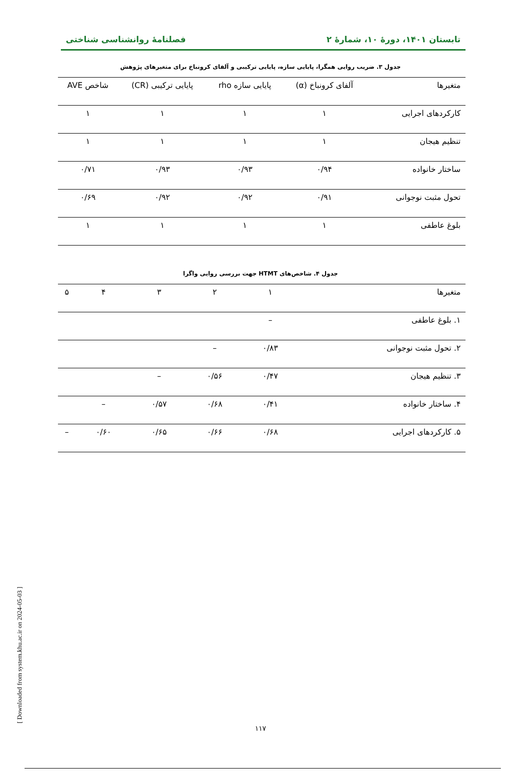تابستان ۱۴۰۱، دورهٔ ۱۰، شمارهٔ ۲ فصلنامهٔ روانشناسی شناختی
جدول ۳. ضریب روایی همگرا، پایایی سازه، پایایی ترکیبی و آلفای کرونباخ برای متغیرهای پژوهش
| متغیرها | آلفای کرونباخ (α) | پایایی سازه rho | پایایی ترکیبی (CR) | شاخص AVE |
| --- | --- | --- | --- | --- |
| کارکردهای اجرایی | ۱ | ۱ | ۱ | ۱ |
| تنظیم هیجان | ۱ | ۱ | ۱ | ۱ |
| ساختار خانواده | ۰/۹۴ | ۰/۹۳ | ۰/۹۳ | ۰/۷۱ |
| تحول مثبت نوجوانی | ۰/۹۱ | ۰/۹۲ | ۰/۹۲ | ۰/۶۹ |
| بلوغ عاطفی | ۱ | ۱ | ۱ | ۱ |
جدول ۴. شاخص‌های HTMT جهت بررسی روایی واگرا
| متغیرها | ۱ | ۲ | ۳ | ۴ | ۵ |
| --- | --- | --- | --- | --- | --- |
| ۱. بلوغ عاطفی | – | | | | |
| ۲. تحول مثبت نوجوانی | ۰/۸۳ | – | | | |
| ۳. تنظیم هیجان | ۰/۴۷ | ۰/۵۶ | – | | |
| ۴. ساختار خانواده | ۰/۴۱ | ۰/۶۸ | ۰/۵۷ | – | |
| ۵. کارکردهای اجرایی | ۰/۶۸ | ۰/۶۶ | ۰/۶۵ | ۰/۶۰ | – |
۱۱۷
[ Downloaded from system.khu.ac.ir on 2024-05-03 ]